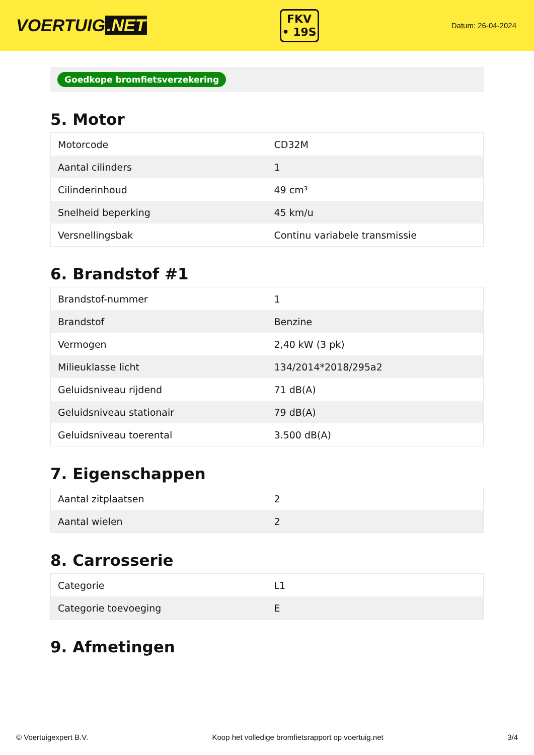VOERTUIG.NET
FKV
• 19S
Datum: 26-04-2024
Goedkope bromfietsverzekering
5. Motor
| Motorcode | CD32M |
| Aantal cilinders | 1 |
| Cilinderinhoud | 49 cm³ |
| Snelheid beperking | 45 km/u |
| Versnellingsbak | Continu variabele transmissie |
6. Brandstof #1
| Brandstof-nummer | 1 |
| Brandstof | Benzine |
| Vermogen | 2,40 kW (3 pk) |
| Milieuklasse licht | 134/2014*2018/295a2 |
| Geluidsniveau rijdend | 71 dB(A) |
| Geluidsniveau stationair | 79 dB(A) |
| Geluidsniveau toerental | 3.500 dB(A) |
7. Eigenschappen
| Aantal zitplaatsen | 2 |
| Aantal wielen | 2 |
8. Carrosserie
| Categorie | L1 |
| Categorie toevoeging | E |
9. Afmetingen
© Voertuigexpert B.V. Koop het volledige bromfietsrapport op voertuig.net 3/4